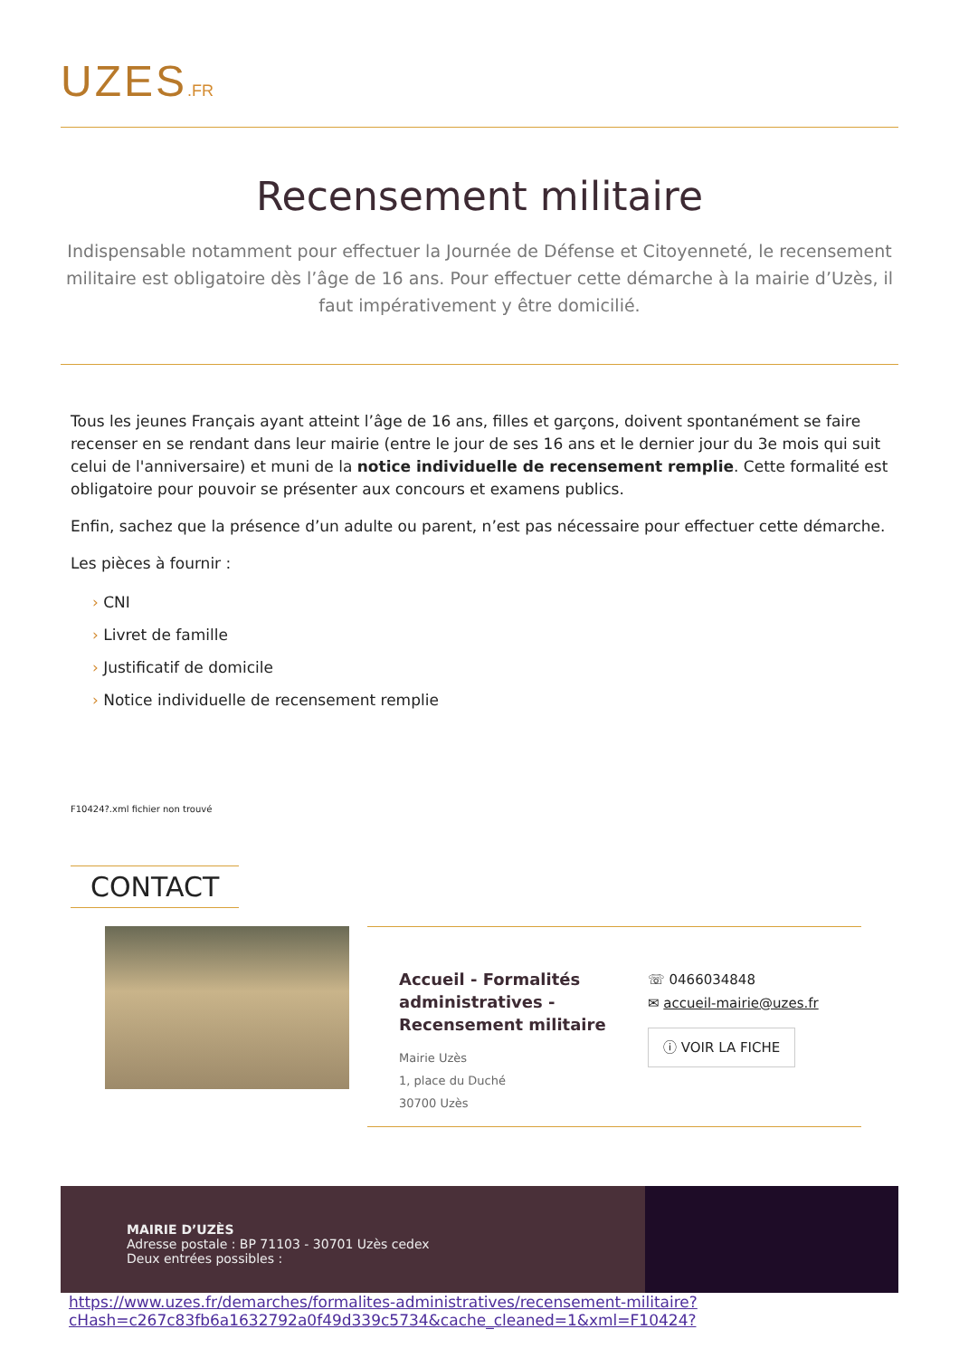UZES.FR
Recensement militaire
Indispensable notamment pour effectuer la Journée de Défense et Citoyenneté, le recensement militaire est obligatoire dès l’âge de 16 ans. Pour effectuer cette démarche à la mairie d’Uzès, il faut impérativement y être domicilié.
Tous les jeunes Français ayant atteint l’âge de 16 ans, filles et garçons, doivent spontanément se faire recenser en se rendant dans leur mairie (entre le jour de ses 16 ans et le dernier jour du 3e mois qui suit celui de l'anniversaire) et muni de la notice individuelle de recensement remplie. Cette formalité est obligatoire pour pouvoir se présenter aux concours et examens publics.
Enfin, sachez que la présence d’un adulte ou parent, n’est pas nécessaire pour effectuer cette démarche.
Les pièces à fournir :
› CNI
› Livret de famille
› Justificatif de domicile
› Notice individuelle de recensement remplie
F10424?.xml fichier non trouvé
CONTACT
Accueil - Formalités administratives - Recensement militaire
Mairie Uzès
1, place du Duché
30700 Uzès
☏ 0466034848
✉ accueil-mairie@uzes.fr
ⓘ VOIR LA FICHE
MAIRIE D’UZÈS
Adresse postale : BP 71103 - 30701 Uzès cedex
Deux entrées possibles :
https://www.uzes.fr/demarches/formalites-administratives/recensement-militaire?
cHash=c267c83fb6a1632792a0f49d339c5734&cache_cleaned=1&xml=F10424?